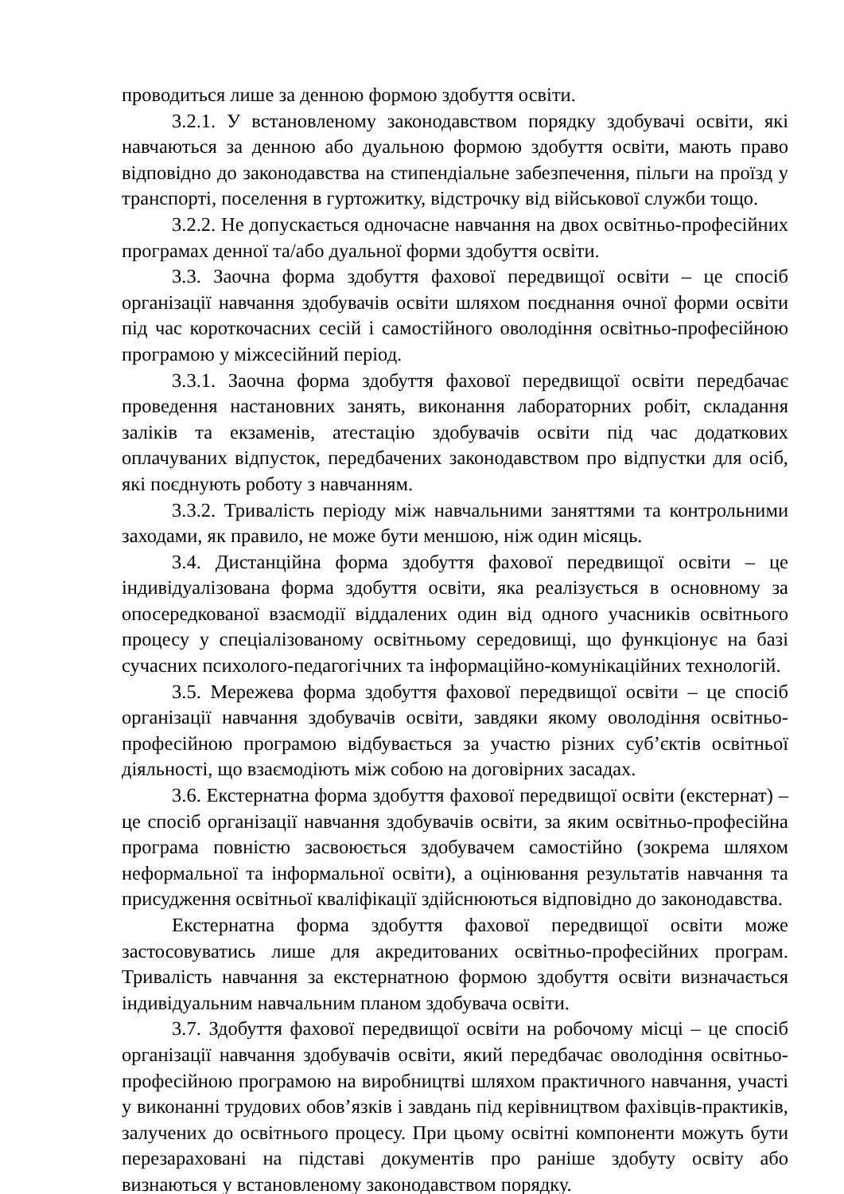проводиться лише за денною формою здобуття освіти.
3.2.1. У встановленому законодавством порядку здобувачі освіти, які навчаються за денною або дуальною формою здобуття освіти, мають право відповідно до законодавства на стипендіальне забезпечення, пільги на проїзд у транспорті, поселення в гуртожитку, відстрочку від військової служби тощо.
3.2.2. Не допускається одночасне навчання на двох освітньо-професійних програмах денної та/або дуальної форми здобуття освіти.
3.3. Заочна форма здобуття фахової передвищої освіти – це спосіб організації навчання здобувачів освіти шляхом поєднання очної форми освіти під час короткочасних сесій і самостійного оволодіння освітньо-професійною програмою у міжсесійний період.
3.3.1. Заочна форма здобуття фахової передвищої освіти передбачає проведення настановних занять, виконання лабораторних робіт, складання заліків та екзаменів, атестацію здобувачів освіти під час додаткових оплачуваних відпусток, передбачених законодавством про відпустки для осіб, які поєднують роботу з навчанням.
3.3.2. Тривалість періоду між навчальними заняттями та контрольними заходами, як правило, не може бути меншою, ніж один місяць.
3.4. Дистанційна форма здобуття фахової передвищої освіти – це індивідуалізована форма здобуття освіти, яка реалізується в основному за опосередкованої взаємодії віддалених один від одного учасників освітнього процесу у спеціалізованому освітньому середовищі, що функціонує на базі сучасних психолого-педагогічних та інформаційно-комунікаційних технологій.
3.5. Мережева форма здобуття фахової передвищої освіти – це спосіб організації навчання здобувачів освіти, завдяки якому оволодіння освітньо-професійною програмою відбувається за участю різних суб’єктів освітньої діяльності, що взаємодіють між собою на договірних засадах.
3.6. Екстернатна форма здобуття фахової передвищої освіти (екстернат) – це спосіб організації навчання здобувачів освіти, за яким освітньо-професійна програма повністю засвоюється здобувачем самостійно (зокрема шляхом неформальної та інформальної освіти), а оцінювання результатів навчання та присудження освітньої кваліфікації здійснюються відповідно до законодавства.
Екстернатна форма здобуття фахової передвищої освіти може застосовуватись лише для акредитованих освітньо-професійних програм. Тривалість навчання за екстернатною формою здобуття освіти визначається індивідуальним навчальним планом здобувача освіти.
3.7. Здобуття фахової передвищої освіти на робочому місці – це спосіб організації навчання здобувачів освіти, який передбачає оволодіння освітньо-професійною програмою на виробництві шляхом практичного навчання, участі у виконанні трудових обов’язків і завдань під керівництвом фахівців-практиків, залучених до освітнього процесу. При цьому освітні компоненти можуть бути перезараховані на підставі документів про раніше здобуту освіту або визнаються у встановленому законодавством порядку.